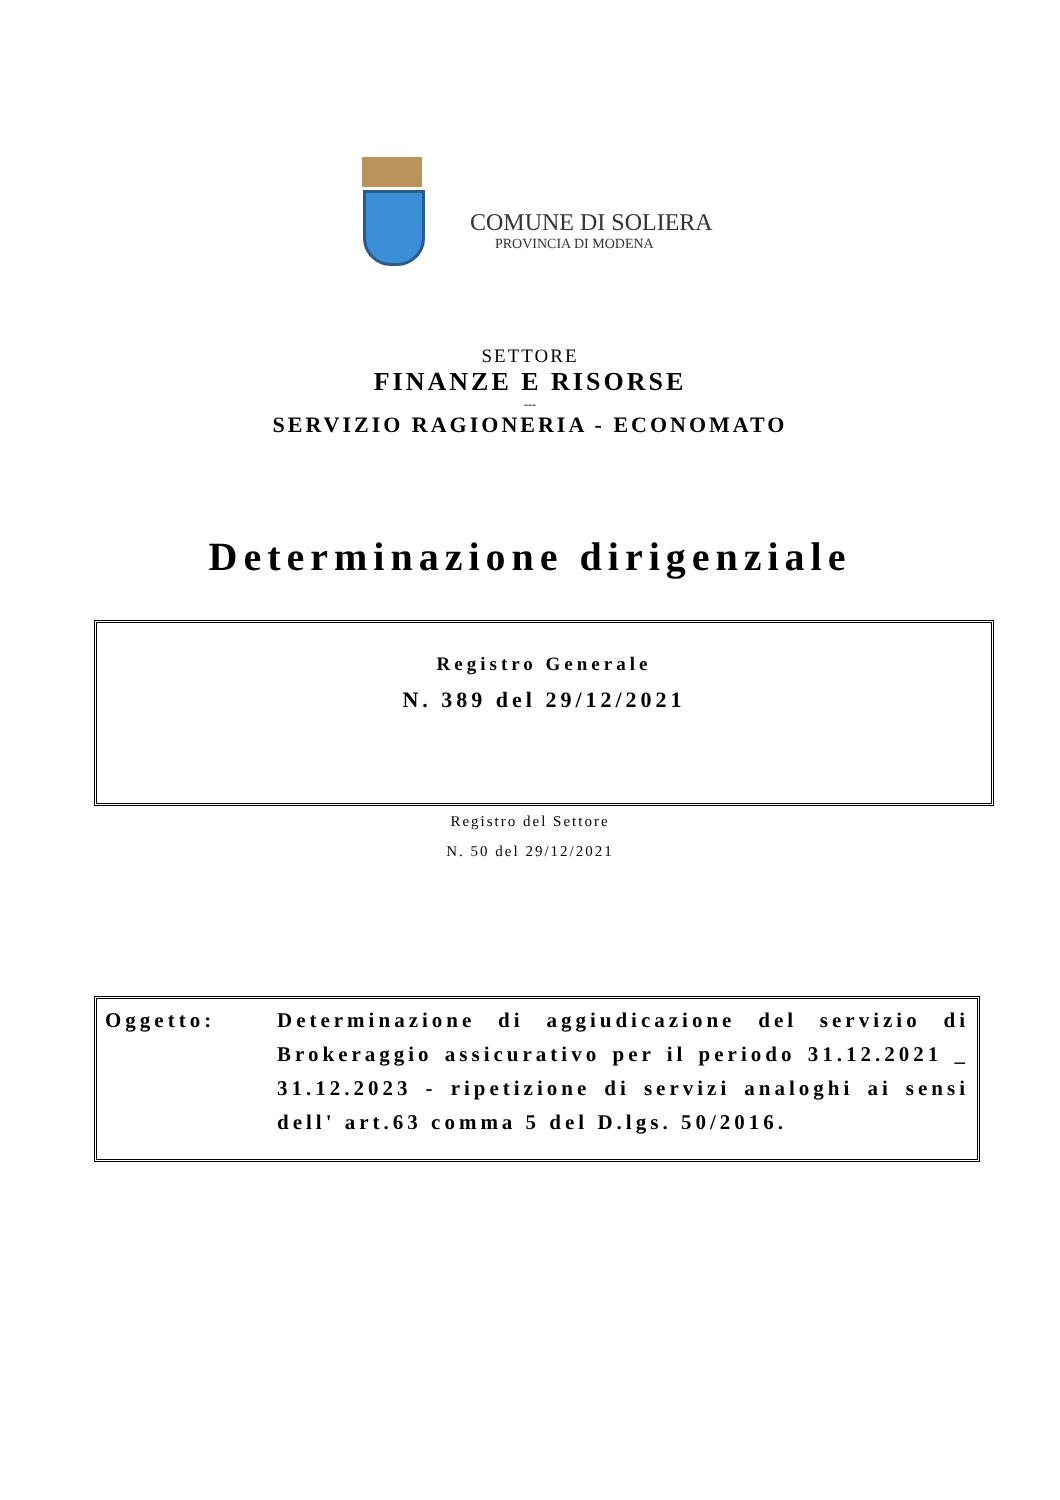COMUNE DI SOLIERA
PROVINCIA DI MODENA
SETTORE
FINANZE E RISORSE
---
SERVIZIO RAGIONERIA - ECONOMATO
Determinazione dirigenziale
Registro Generale
N. 389 del 29/12/2021
Registro del Settore
N. 50 del 29/12/2021
Oggetto: Determinazione di aggiudicazione del servizio di Brokeraggio assicurativo per il periodo 31.12.2021 _ 31.12.2023 - ripetizione di servizi analoghi ai sensi dell' art.63 comma 5 del D.lgs. 50/2016.